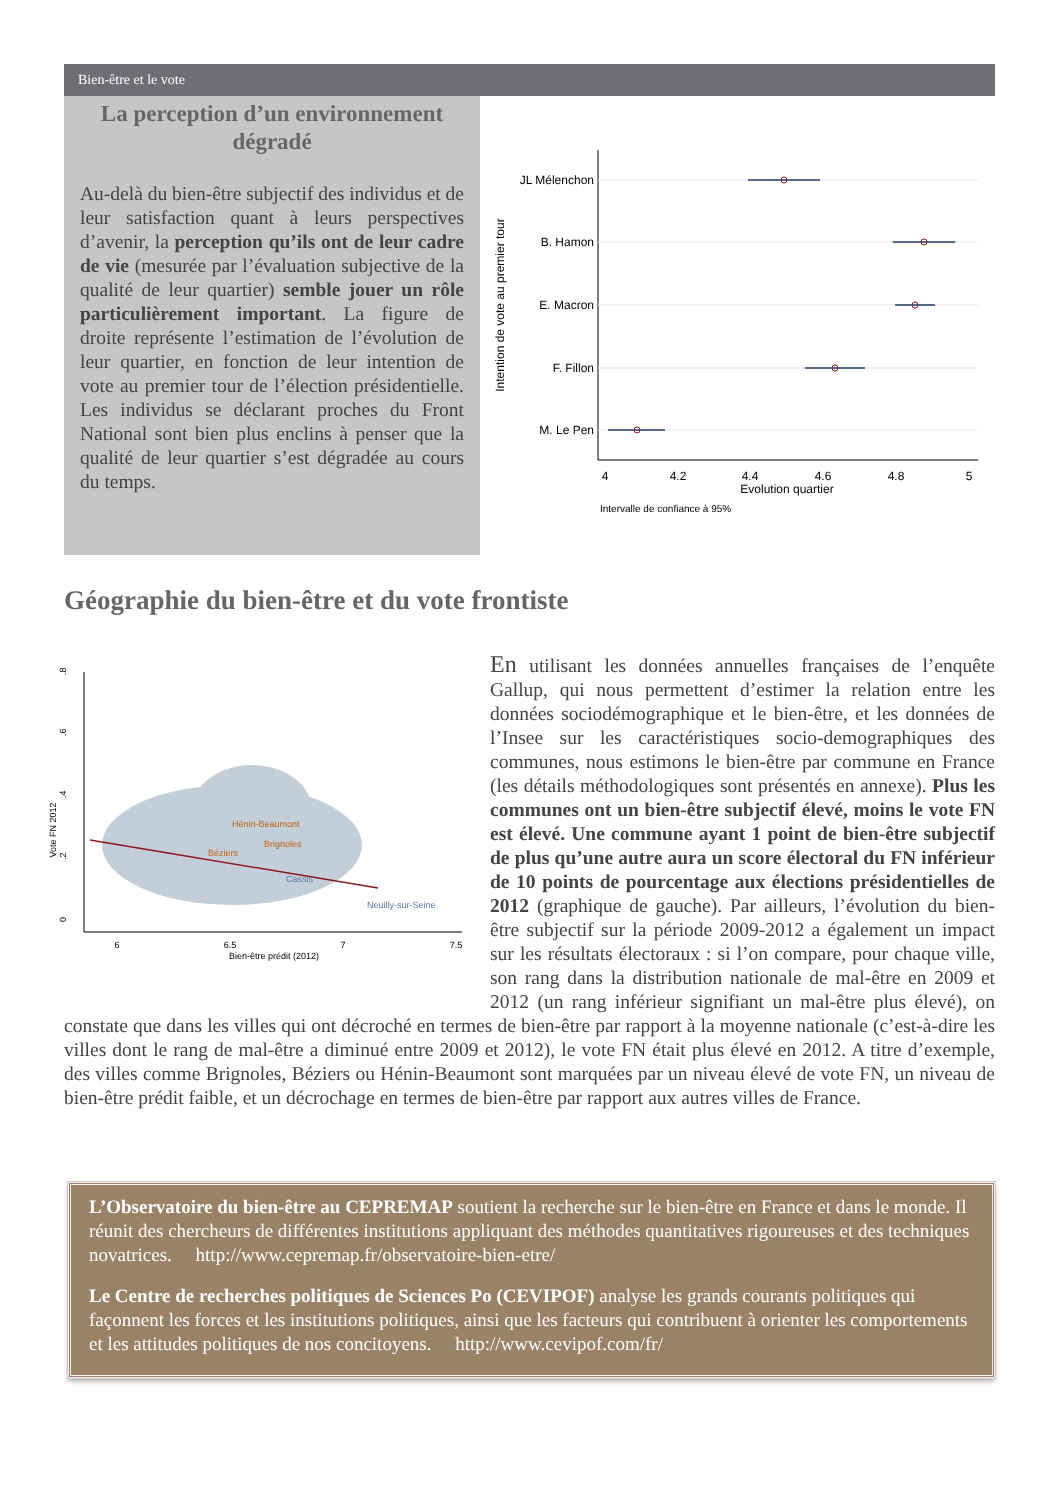Bien-être et le vote
La perception d’un environnement dégradé
Au-delà du bien-être subjectif des individus et de leur satisfaction quant à leurs perspectives d’avenir, la perception qu’ils ont de leur cadre de vie (mesurée par l’évaluation subjective de la qualité de leur quartier) semble jouer un rôle particulièrement important. La figure de droite représente l’estimation de l’évolution de leur quartier, en fonction de leur intention de vote au premier tour de l’élection présidentielle. Les individus se déclarant proches du Front National sont bien plus enclins à penser que la qualité de leur quartier s’est dégradée au cours du temps.
JL Mélenchon
B. Hamon
E. Macron
F. Fillon
M. Le Pen
4
4.2
4.4
4.6
4.8
5
Evolution quartier
Intervalle de confiance à 95%
Intention de vote au premier tour
Géographie du bien-être et du vote frontiste
Hénin-Beaumont
Brignoles
Béziers
Cassis
Neuilly-sur-Seine
0
.2
.4
.6
.8
Vote FN 2012
6
6.5
7
7.5
Bien-être prédit (2012)
En utilisant les données annuelles françaises de l’enquête Gallup, qui nous permettent d’estimer la relation entre les données sociodémographique et le bien-être, et les données de l’Insee sur les caractéristiques socio-demographiques des communes, nous estimons le bien-être par commune en France (les détails méthodologiques sont présentés en annexe). Plus les communes ont un bien-être subjectif élevé, moins le vote FN est élevé. Une commune ayant 1 point de bien-être subjectif de plus qu’une autre aura un score électoral du FN inférieur de 10 points de pourcentage aux élections présidentielles de 2012 (graphique de gauche). Par ailleurs, l’évolution du bien-être subjectif sur la période 2009-2012 a également un impact sur les résultats électoraux : si l’on compare, pour chaque ville, son rang dans la distribution nationale de mal-être en 2009 et 2012 (un rang inférieur signifiant un mal-être plus élevé), on constate que dans les villes qui ont décroché en termes de bien-être par rapport à la moyenne nationale (c’est-à-dire les villes dont le rang de mal-être a diminué entre 2009 et 2012), le vote FN était plus élevé en 2012. A titre d’exemple, des villes comme Brignoles, Béziers ou Hénin-Beaumont sont marquées par un niveau élevé de vote FN, un niveau de bien-être prédit faible, et un décrochage en termes de bien-être par rapport aux autres villes de France.
L’Observatoire du bien-être au CEPREMAP soutient la recherche sur le bien-être en France et dans le monde. Il réunit des chercheurs de différentes institutions appliquant des méthodes quantitatives rigoureuses et des techniques novatrices. http://www.cepremap.fr/observatoire-bien-etre/
Le Centre de recherches politiques de Sciences Po (CEVIPOF) analyse les grands courants politiques qui façonnent les forces et les institutions politiques, ainsi que les facteurs qui contribuent à orienter les comportements et les attitudes politiques de nos concitoyens. http://www.cevipof.com/fr/